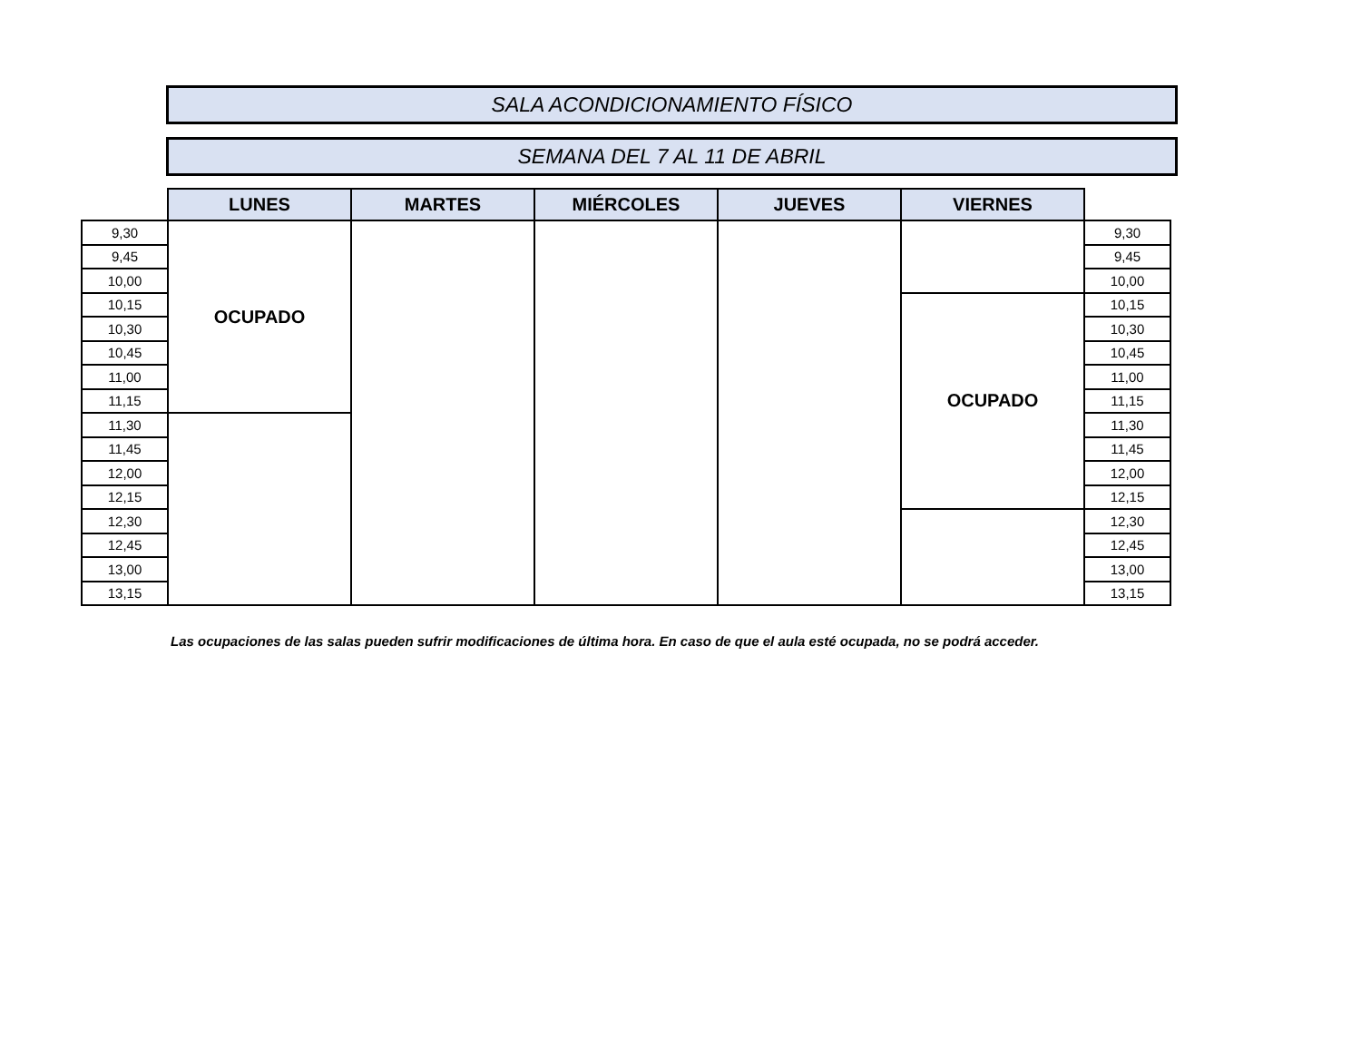SALA ACONDICIONAMIENTO FÍSICO
SEMANA DEL 7 AL 11 DE ABRIL
| | LUNES | MARTES | MIÉRCOLES | JUEVES | VIERNES | |
| 9,30 | OCUPADO | | | | | 9,30 |
| 9,45 | | | | | | 9,45 |
| 10,00 | | | | | | 10,00 |
| 10,15 | | | | | OCUPADO | 10,15 |
| 10,30 | | | | | | 10,30 |
| 10,45 | | | | | | 10,45 |
| 11,00 | | | | | | 11,00 |
| 11,15 | | | | | | 11,15 |
| 11,30 | | | | | | 11,30 |
| 11,45 | | | | | | 11,45 |
| 12,00 | | | | | | 12,00 |
| 12,15 | | | | | | 12,15 |
| 12,30 | | | | | | 12,30 |
| 12,45 | | | | | | 12,45 |
| 13,00 | | | | | | 13,00 |
| 13,15 | | | | | | 13,15 |
Las ocupaciones de las salas pueden sufrir modificaciones de última hora. En caso de que el aula esté ocupada, no se podrá acceder.